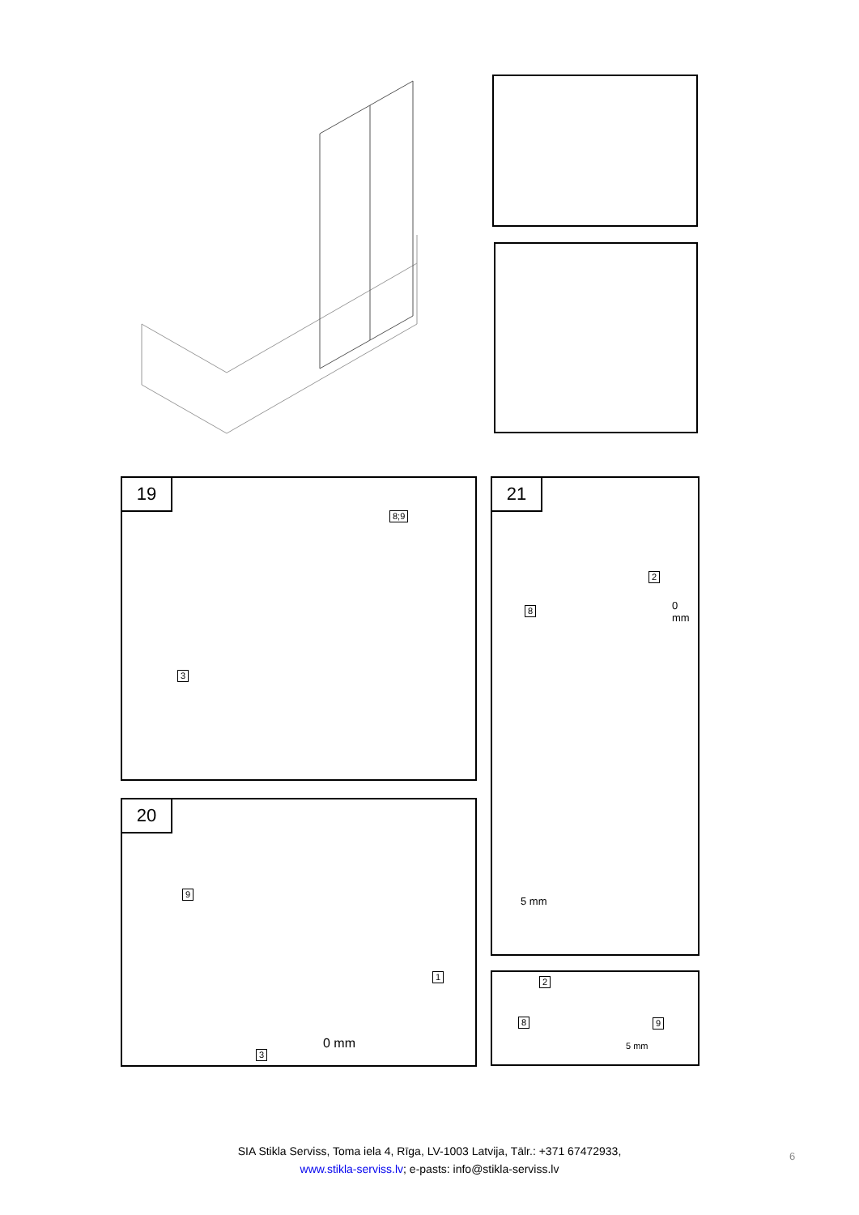19
8;9
3
20
9
1
3
0 mm
21
2
8 0 mm
5 mm
2
8 9
5 mm
SIA Stikla Serviss, Toma iela 4, Rīga, LV-1003 Latvija, Tālr.: +371 67472933,
www.stikla-serviss.lv; e-pasts: info@stikla-serviss.lv
6